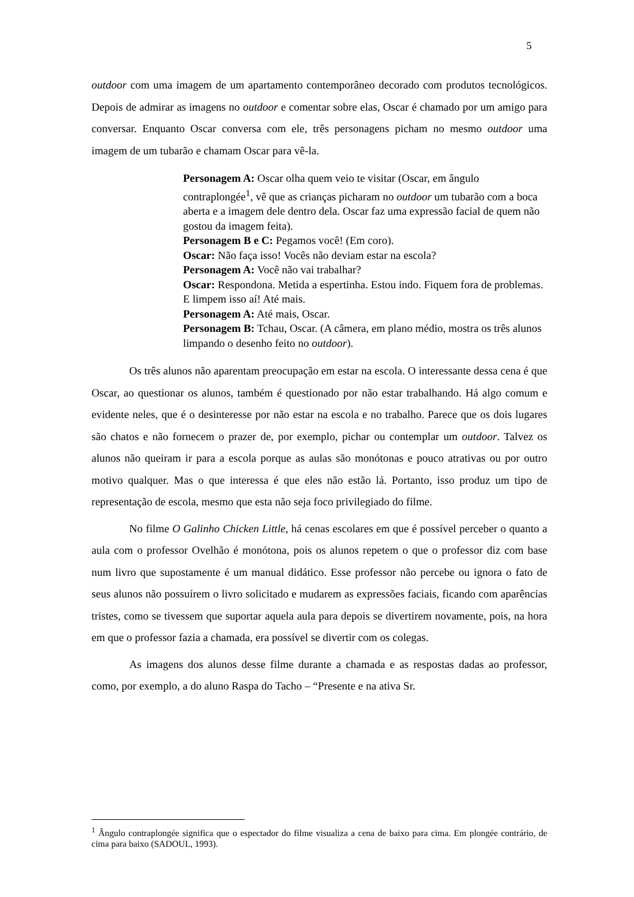5
outdoor com uma imagem de um apartamento contemporâneo decorado com produtos tecnológicos. Depois de admirar as imagens no outdoor e comentar sobre elas, Oscar é chamado por um amigo para conversar. Enquanto Oscar conversa com ele, três personagens picham no mesmo outdoor uma imagem de um tubarão e chamam Oscar para vê-la.
Personagem A: Oscar olha quem veio te visitar (Oscar, em ângulo contraplongée<sup>1</sup>, vê que as crianças picharam no outdoor um tubarão com a boca aberta e a imagem dele dentro dela. Oscar faz uma expressão facial de quem não gostou da imagem feita).
Personagem B e C: Pegamos você! (Em coro).
Oscar: Não faça isso! Vocês não deviam estar na escola?
Personagem A: Você não vai trabalhar?
Oscar: Respondona. Metida a espertinha. Estou indo. Fiquem fora de problemas. E limpem isso aí! Até mais.
Personagem A: Até mais, Oscar.
Personagem B: Tchau, Oscar. (A câmera, em plano médio, mostra os três alunos limpando o desenho feito no outdoor).
Os três alunos não aparentam preocupação em estar na escola. O interessante dessa cena é que Oscar, ao questionar os alunos, também é questionado por não estar trabalhando. Há algo comum e evidente neles, que é o desinteresse por não estar na escola e no trabalho. Parece que os dois lugares são chatos e não fornecem o prazer de, por exemplo, pichar ou contemplar um outdoor. Talvez os alunos não queiram ir para a escola porque as aulas são monótonas e pouco atrativas ou por outro motivo qualquer. Mas o que interessa é que eles não estão lá. Portanto, isso produz um tipo de representação de escola, mesmo que esta não seja foco privilegiado do filme.
No filme O Galinho Chicken Little, há cenas escolares em que é possível perceber o quanto a aula com o professor Ovelhão é monótona, pois os alunos repetem o que o professor diz com base num livro que supostamente é um manual didático. Esse professor não percebe ou ignora o fato de seus alunos não possuírem o livro solicitado e mudarem as expressões faciais, ficando com aparências tristes, como se tivessem que suportar aquela aula para depois se divertirem novamente, pois, na hora em que o professor fazia a chamada, era possível se divertir com os colegas.
As imagens dos alunos desse filme durante a chamada e as respostas dadas ao professor, como, por exemplo, a do aluno Raspa do Tacho – “Presente e na ativa Sr.
<sup>1</sup> Ângulo contraplongée significa que o espectador do filme visualiza a cena de baixo para cima. Em plongée contrário, de cima para baixo (SADOUL, 1993).